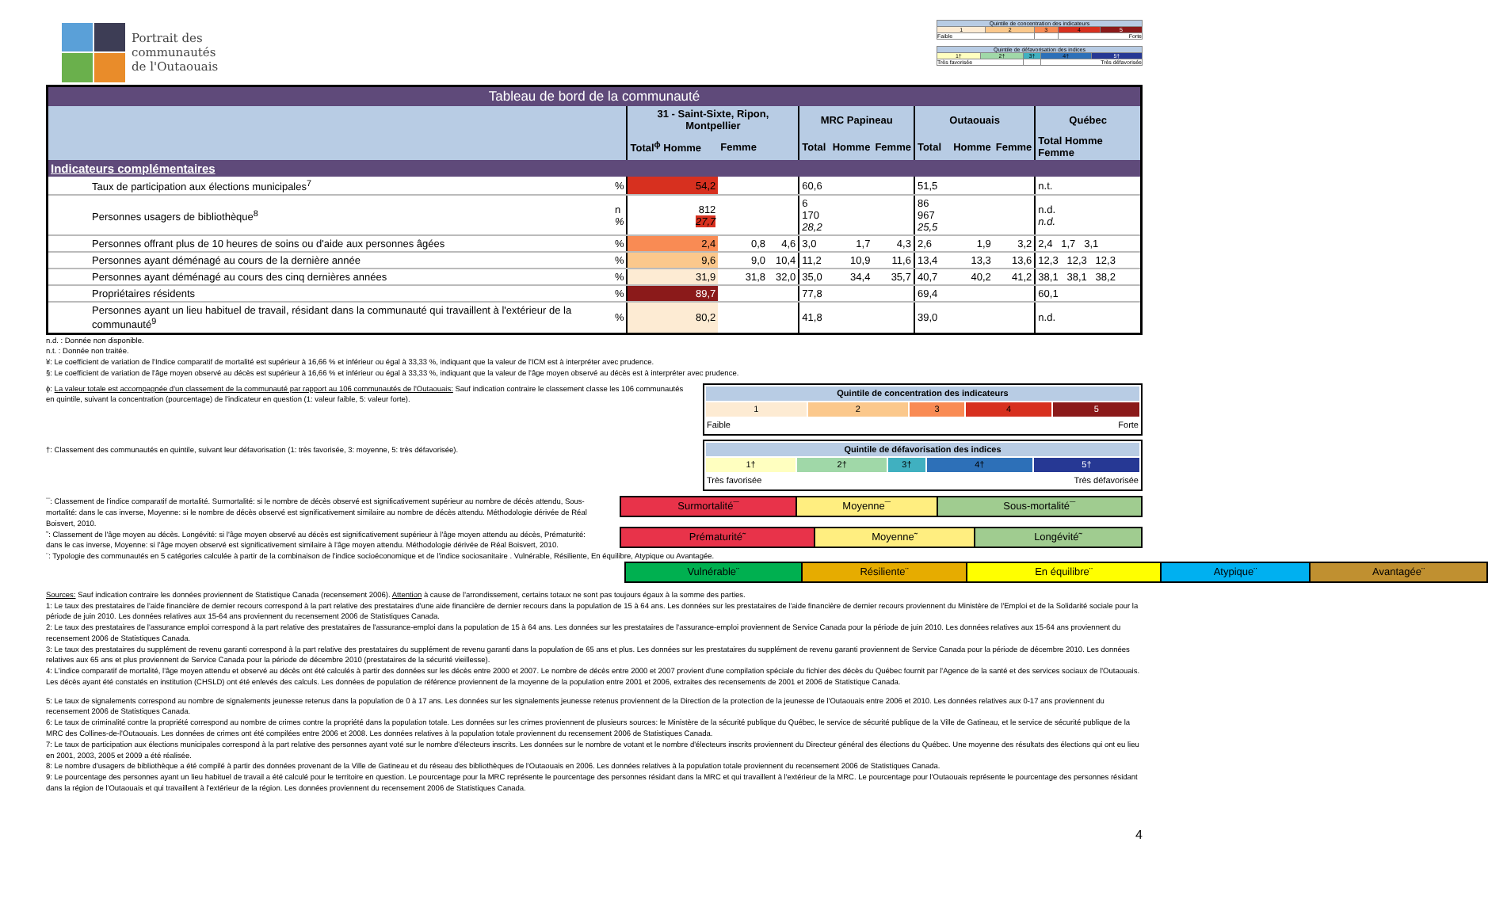Portrait des
communautés
de l'Outaouais
| Quintile de concentration des indicateurs | | | | |
| 1 | 2 | 3 | 4 | 5 |
| Faible | | | Forte | |
| Quintile de défavorisation des indices | | | | |
| 1† | 2† | 3† | 4† | 5† |
| Très favorisée | | | Très défavorisée | |
| Tableau de bord de la communauté | | | | | | | | | | | |
| | | 31 - Saint-Sixte, Ripon, Montpellier | | | MRC Papineau | | | Outaouais | | | Québec |
| | | Total<sup>ϕ</sup> Homme | Femme | | Total | Homme | Femme | Total | Homme | Femme | Total Homme Femme |
| Indicateurs complémentaires | | | | | | | | | | | |
| Taux de participation aux élections municipales<sup>7</sup> | % | 54,2 | | | 60,6 | | | 51,5 | | | n.t. |
| Personnes usagers de bibliothèque<sup>8</sup> | n % | 812 27,7 | | | 6 170 28,2 | | | 86 967 25,5 | | | n.d. n.d. |
| Personnes offrant plus de 10 heures de soins ou d'aide aux personnes âgées | % | 2,4 | 0,8 | 4,6 | 3,0 | 1,7 | 4,3 | 2,6 | 1,9 | 3,2 | 2,4 1,7 3,1 |
| Personnes ayant déménagé au cours de la dernière année | % | 9,6 | 9,0 | 10,4 | 11,2 | 10,9 | 11,6 | 13,4 | 13,3 | 13,6 | 12,3 12,3 12,3 |
| Personnes ayant déménagé au cours des cinq dernières années | % | 31,9 | 31,8 | 32,0 | 35,0 | 34,4 | 35,7 | 40,7 | 40,2 | 41,2 | 38,1 38,1 38,2 |
| Propriétaires résidents | % | 89,7 | | | 77,8 | | | 69,4 | | | 60,1 |
| Personnes ayant un lieu habituel de travail, résidant dans la communauté qui travaillent à l'extérieur de la communauté<sup>9</sup> | % | 80,2 | | | 41,8 | | | 39,0 | | | n.d. |
n.d. : Donnée non disponible.
n.t. : Donnée non traitée.
¥: Le coefficient de variation de l'Indice comparatif de mortalité est supérieur à 16,66 % et inférieur ou égal à 33,33 %, indiquant que la valeur de l'ICM est à interpréter avec prudence.
§: Le coefficient de variation de l'âge moyen observé au décès est supérieur à 16,66 % et inférieur ou égal à 33,33 %, indiquant que la valeur de l'âge moyen observé au décès est à interpréter avec prudence.
ϕ: La valeur totale est accompagnée d'un classement de la communauté par rapport au 106 communautés de l'Outaouais: Sauf indication contraire le classement classe les 106 communautés en quintile, suivant la concentration (pourcentage) de l'indicateur en question (1: valeur faible, 5: valeur forte).
†: Classement des communautés en quintile, suivant leur défavorisation (1: très favorisée, 3: moyenne, 5: très défavorisée).
| Quintile de concentration des indicateurs | | | | |
| 1 | 2 | 3 | 4 | 5 |
| Faible | | | Forte | |
| Quintile de défavorisation des indices | | | | |
| 1† | 2† | 3† | 4† | 5† |
| Très favorisée | | | Très défavorisée | |
¯: Classement de l'indice comparatif de mortalité. Surmortalité: si le nombre de décès observé est significativement supérieur au nombre de décès attendu, Sous-mortalité: dans le cas inverse, Moyenne: si le nombre de décès observé est significativement similaire au nombre de décès attendu. Méthodologie dérivée de Réal Boisvert, 2010.
˜: Classement de l'âge moyen au décès. Longévité: si l'âge moyen observé au décès est significativement supérieur à l'âge moyen attendu au décès, Prématurité: dans le cas inverse, Moyenne: si l'âge moyen observé est significativement similaire à l'âge moyen attendu. Méthodologie dérivée de Réal Boisvert, 2010.
| Surmortalité¯ | Moyenne¯ | Sous-mortalité¯ |
| Prématurité˜ | Moyenne˜ | Longévité˜ |
¨: Typologie des communautés en 5 catégories calculée à partir de la combinaison de l'indice socioéconomique et de l'indice sociosanitaire . Vulnérable, Résiliente, En équilibre, Atypique ou Avantagée.
| Vulnérable¨ | Résiliente¨ | En équilibre¨ | Atypique¨ | Avantagée¨ |
Sources: Sauf indication contraire les données proviennent de Statistique Canada (recensement 2006). Attention à cause de l'arrondissement, certains totaux ne sont pas toujours égaux à la somme des parties.
1: Le taux des prestataires de l'aide financière de dernier recours correspond à la part relative des prestataires d'une aide financière de dernier recours dans la population de 15 à 64 ans. Les données sur les prestataires de l'aide financière de dernier recours proviennent du Ministère de l'Emploi et de la Solidarité sociale pour la période de juin 2010. Les données relatives aux 15-64 ans proviennent du recensement 2006 de Statistiques Canada.
2: Le taux des prestataires de l'assurance emploi correspond à la part relative des prestataires de l'assurance-emploi dans la population de 15 à 64 ans. Les données sur les prestataires de l'assurance-emploi proviennent de Service Canada pour la période de juin 2010. Les données relatives aux 15-64 ans proviennent du recensement 2006 de Statistiques Canada.
3: Le taux des prestataires du supplément de revenu garanti correspond à la part relative des prestataires du supplément de revenu garanti dans la population de 65 ans et plus. Les données sur les prestataires du supplément de revenu garanti proviennent de Service Canada pour la période de décembre 2010. Les données relatives aux 65 ans et plus proviennent de Service Canada pour la période de décembre 2010 (prestataires de la sécurité vieillesse).
4: L'indice comparatif de mortalité, l'âge moyen attendu et observé au décès ont été calculés à partir des données sur les décès entre 2000 et 2007. Le nombre de décès entre 2000 et 2007 provient d'une compilation spéciale du fichier des décès du Québec fournit par l'Agence de la santé et des services sociaux de l'Outaouais. Les décès ayant été constatés en institution (CHSLD) ont été enlevés des calculs. Les données de population de référence proviennent de la moyenne de la population entre 2001 et 2006, extraites des recensements de 2001 et 2006 de Statistique Canada.
5: Le taux de signalements correspond au nombre de signalements jeunesse retenus dans la population de 0 à 17 ans. Les données sur les signalements jeunesse retenus proviennent de la Direction de la protection de la jeunesse de l'Outaouais entre 2006 et 2010. Les données relatives aux 0-17 ans proviennent du recensement 2006 de Statistiques Canada.
6: Le taux de criminalité contre la propriété correspond au nombre de crimes contre la propriété dans la population totale. Les données sur les crimes proviennent de plusieurs sources: le Ministère de la sécurité publique du Québec, le service de sécurité publique de la Ville de Gatineau, et le service de sécurité publique de la MRC des Collines-de-l'Outaouais. Les données de crimes ont été compilées entre 2006 et 2008. Les données relatives à la population totale proviennent du recensement 2006 de Statistiques Canada.
7: Le taux de participation aux élections municipales correspond à la part relative des personnes ayant voté sur le nombre d'électeurs inscrits. Les données sur le nombre de votant et le nombre d'électeurs inscrits proviennent du Directeur général des élections du Québec. Une moyenne des résultats des élections qui ont eu lieu en 2001, 2003, 2005 et 2009 a été réalisée.
8: Le nombre d'usagers de bibliothèque a été compilé à partir des données provenant de la Ville de Gatineau et du réseau des bibliothèques de l'Outaouais en 2006. Les données relatives à la population totale proviennent du recensement 2006 de Statistiques Canada.
9: Le pourcentage des personnes ayant un lieu habituel de travail a été calculé pour le territoire en question. Le pourcentage pour la MRC représente le pourcentage des personnes résidant dans la MRC et qui travaillent à l'extérieur de la MRC. Le pourcentage pour l'Outaouais représente le pourcentage des personnes résidant dans la région de l'Outaouais et qui travaillent à l'extérieur de la région. Les données proviennent du recensement 2006 de Statistiques Canada.
4